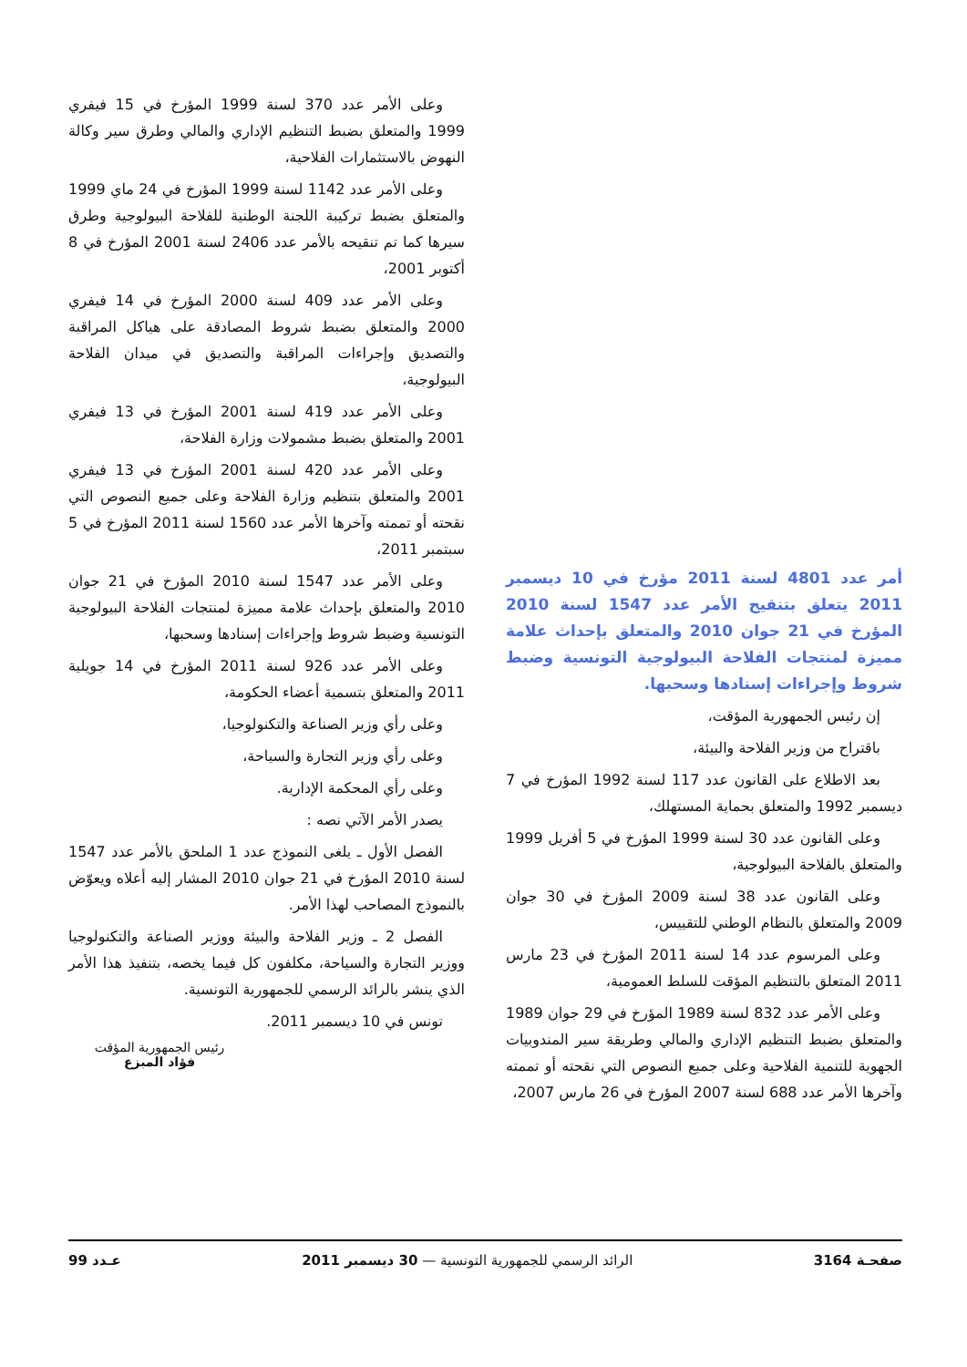أمر عدد 4801 لسنة 2011 مؤرخ في 10 ديسمبر 2011 يتعلق بتنقيح الأمر عدد 1547 لسنة 2010 المؤرخ في 21 جوان 2010 والمتعلق بإحداث علامة مميزة لمنتجات الفلاحة البيولوجية التونسية وضبط شروط وإجراءات إسنادها وسحبها.
إن رئيس الجمهورية المؤقت،
باقتراح من وزير الفلاحة والبيئة،
بعد الاطلاع على القانون عدد 117 لسنة 1992 المؤرخ في 7 ديسمبر 1992 والمتعلق بحماية المستهلك،
وعلى القانون عدد 30 لسنة 1999 المؤرخ في 5 أفريل 1999 والمتعلق بالفلاحة البيولوجية،
وعلى القانون عدد 38 لسنة 2009 المؤرخ في 30 جوان 2009 والمتعلق بالنظام الوطني للتقييس،
وعلى المرسوم عدد 14 لسنة 2011 المؤرخ في 23 مارس 2011 المتعلق بالتنظيم المؤقت للسلط العمومية،
وعلى الأمر عدد 832 لسنة 1989 المؤرخ في 29 جوان 1989 والمتعلق بضبط التنظيم الإداري والمالي وطريقة سير المندوبيات الجهوية للتنمية الفلاحية وعلى جميع النصوص التي نقحته أو تممته وآخرها الأمر عدد 688 لسنة 2007 المؤرخ في 26 مارس 2007،
وعلى الأمر عدد 370 لسنة 1999 المؤرخ في 15 فيفري 1999 والمتعلق بضبط التنظيم الإداري والمالي وطرق سير وكالة النهوض بالاستثمارات الفلاحية،
وعلى الأمر عدد 1142 لسنة 1999 المؤرخ في 24 ماي 1999 والمتعلق بضبط تركيبة اللجنة الوطنية للفلاحة البيولوجية وطرق سيرها كما تم تنقيحه بالأمر عدد 2406 لسنة 2001 المؤرخ في 8 أكتوبر 2001،
وعلى الأمر عدد 409 لسنة 2000 المؤرخ في 14 فيفري 2000 والمتعلق بضبط شروط المصادقة على هياكل المراقبة والتصديق وإجراءات المراقبة والتصديق في ميدان الفلاحة البيولوجية،
وعلى الأمر عدد 419 لسنة 2001 المؤرخ في 13 فيفري 2001 والمتعلق بضبط مشمولات وزارة الفلاحة،
وعلى الأمر عدد 420 لسنة 2001 المؤرخ في 13 فيفري 2001 والمتعلق بتنظيم وزارة الفلاحة وعلى جميع النصوص التي نقحته أو تممته وآخرها الأمر عدد 1560 لسنة 2011 المؤرخ في 5 سبتمبر 2011،
وعلى الأمر عدد 1547 لسنة 2010 المؤرخ في 21 جوان 2010 والمتعلق بإحداث علامة مميزة لمنتجات الفلاحة البيولوجية التونسية وضبط شروط وإجراءات إسنادها وسحبها،
وعلى الأمر عدد 926 لسنة 2011 المؤرخ في 14 جويلية 2011 والمتعلق بتسمية أعضاء الحكومة،
وعلى رأي وزير الصناعة والتكنولوجيا،
وعلى رأي وزير التجارة والسياحة،
وعلى رأي المحكمة الإدارية.
يصدر الأمر الآتي نصه :
الفصل الأول ـ يلغى النموذج عدد 1 الملحق بالأمر عدد 1547 لسنة 2010 المؤرخ في 21 جوان 2010 المشار إليه أعلاه ويعوّض بالنموذج المصاحب لهذا الأمر.
الفصل 2 ـ وزير الفلاحة والبيئة ووزير الصناعة والتكنولوجيا ووزير التجارة والسياحة، مكلفون كل فيما يخصه، بتنفيذ هذا الأمر الذي ينشر بالرائد الرسمي للجمهورية التونسية.
تونس في 10 ديسمبر 2011.
رئيس الجمهورية المؤقت
فؤاد المبزع
صفحـة 3164 الرائد الرسمي للجمهورية التونسية — 30 ديسمبر 2011 عـدد 99